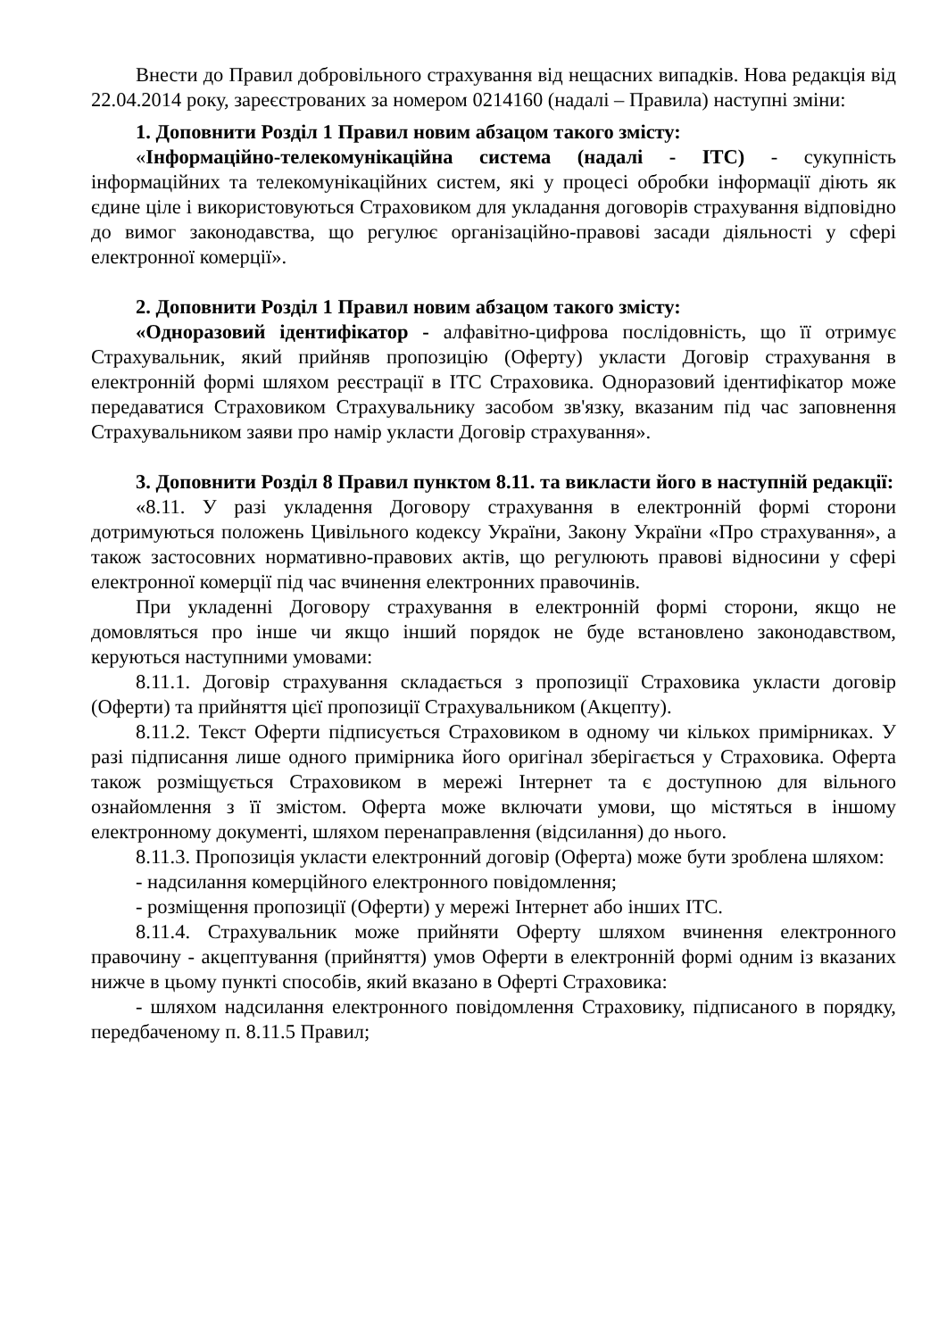Внести до Правил добровільного страхування від нещасних випадків. Нова редакція від 22.04.2014 року, зареєстрованих за номером 0214160 (надалі – Правила) наступні зміни:
1. Доповнити Розділ 1 Правил новим абзацом такого змісту:
«Інформаційно-телекомунікаційна система (надалі - ІТС) - сукупність інформаційних та телекомунікаційних систем, які у процесі обробки інформації діють як єдине ціле і використовуються Страховиком для укладання договорів страхування відповідно до вимог законодавства, що регулює організаційно-правові засади діяльності у сфері електронної комерції».
2. Доповнити Розділ 1 Правил новим абзацом такого змісту:
«Одноразовий ідентифікатор - алфавітно-цифрова послідовність, що її отримує Страхувальник, який прийняв пропозицію (Оферту) укласти Договір страхування в електронній формі шляхом реєстрації в ІТС Страховика. Одноразовий ідентифікатор може передаватися Страховиком Страхувальнику засобом зв'язку, вказаним під час заповнення Страхувальником заяви про намір укласти Договір страхування».
3. Доповнити Розділ 8 Правил пунктом 8.11. та викласти його в наступній редакції:
«8.11. У разі укладення Договору страхування в електронній формі сторони дотримуються положень Цивільного кодексу України, Закону України «Про страхування», а також застосовних нормативно-правових актів, що регулюють правові відносини у сфері електронної комерції під час вчинення електронних правочинів.
При укладенні Договору страхування в електронній формі сторони, якщо не домовляться про інше чи якщо інший порядок не буде встановлено законодавством, керуються наступними умовами:
8.11.1. Договір страхування складається з пропозиції Страховика укласти договір (Оферти) та прийняття цієї пропозиції Страхувальником (Акцепту).
8.11.2. Текст Оферти підписується Страховиком в одному чи кількох примірниках. У разі підписання лише одного примірника його оригінал зберігається у Страховика. Оферта також розміщується Страховиком в мережі Інтернет та є доступною для вільного ознайомлення з її змістом. Оферта може включати умови, що містяться в іншому електронному документі, шляхом перенаправлення (відсилання) до нього.
8.11.3. Пропозиція укласти електронний договір (Оферта) може бути зроблена шляхом:
- надсилання комерційного електронного повідомлення;
- розміщення пропозиції (Оферти) у мережі Інтернет або інших ІТС.
8.11.4. Страхувальник може прийняти Оферту шляхом вчинення електронного правочину - акцептування (прийняття) умов Оферти в електронній формі одним із вказаних нижче в цьому пункті способів, який вказано в Оферті Страховика:
- шляхом надсилання електронного повідомлення Страховику, підписаного в порядку, передбаченому п. 8.11.5 Правил;